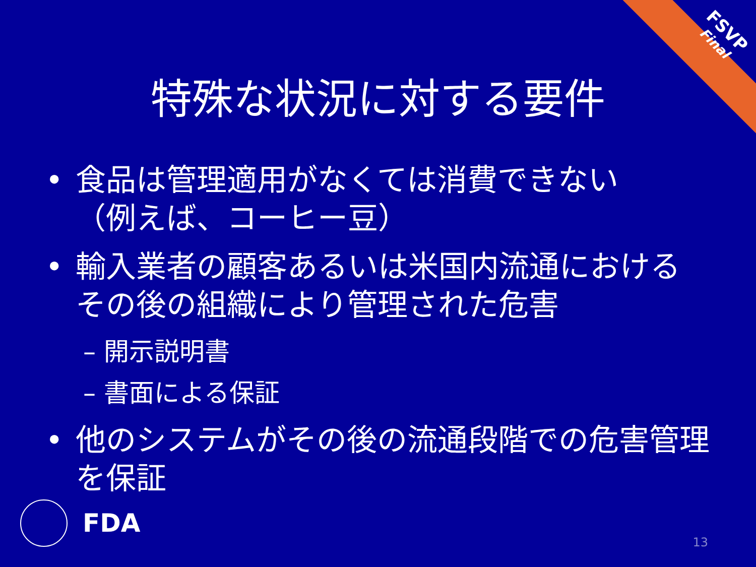FSVP
Final
特殊な状況に対する要件
• 食品は管理適用がなくては消費できない
（例えば、コーヒー豆）
• 輸入業者の顧客あるいは米国内流通における その後の組織により管理された危害
– 開示説明書
– 書面による保証
• 他のシステムがその後の流通段階での危害管理を保証
FDA 13